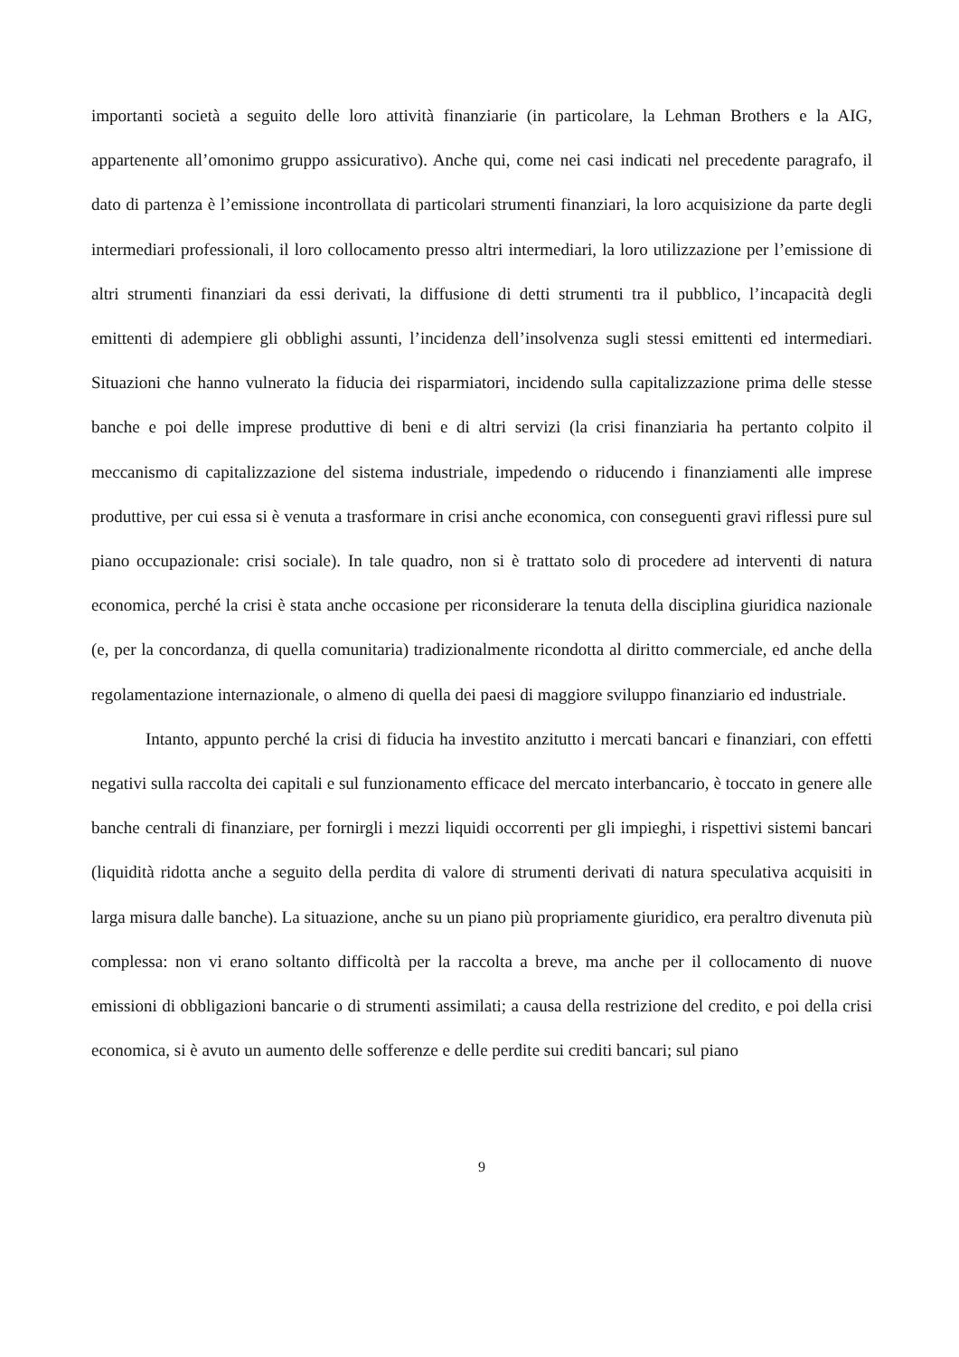importanti società a seguito delle loro attività finanziarie (in particolare, la Lehman Brothers e la AIG, appartenente all’omonimo gruppo assicurativo). Anche qui, come nei casi indicati nel precedente paragrafo, il dato di partenza è l’emissione incontrollata di particolari strumenti finanziari, la loro acquisizione da parte degli intermediari professionali, il loro collocamento presso altri intermediari, la loro utilizzazione per l’emissione di altri strumenti finanziari da essi derivati, la diffusione di detti strumenti tra il pubblico, l’incapacità degli emittenti di adempiere gli obblighi assunti, l’incidenza dell’insolvenza sugli stessi emittenti ed intermediari. Situazioni che hanno vulnerato la fiducia dei risparmiatori, incidendo sulla capitalizzazione prima delle stesse banche e poi delle imprese produttive di beni e di altri servizi (la crisi finanziaria ha pertanto colpito il meccanismo di capitalizzazione del sistema industriale, impedendo o riducendo i finanziamenti alle imprese produttive, per cui essa si è venuta a trasformare in crisi anche economica, con conseguenti gravi riflessi pure sul piano occupazionale: crisi sociale). In tale quadro, non si è trattato solo di procedere ad interventi di natura economica, perché la crisi è stata anche occasione per riconsiderare la tenuta della disciplina giuridica nazionale (e, per la concordanza, di quella comunitaria) tradizionalmente ricondotta al diritto commerciale, ed anche della regolamentazione internazionale, o almeno di quella dei paesi di maggiore sviluppo finanziario ed industriale.
Intanto, appunto perché la crisi di fiducia ha investito anzitutto i mercati bancari e finanziari, con effetti negativi sulla raccolta dei capitali e sul funzionamento efficace del mercato interbancario, è toccato in genere alle banche centrali di finanziare, per fornirgli i mezzi liquidi occorrenti per gli impieghi, i rispettivi sistemi bancari (liquidità ridotta anche a seguito della perdita di valore di strumenti derivati di natura speculativa acquisiti in larga misura dalle banche). La situazione, anche su un piano più propriamente giuridico, era peraltro divenuta più complessa: non vi erano soltanto difficoltà per la raccolta a breve, ma anche per il collocamento di nuove emissioni di obbligazioni bancarie o di strumenti assimilati; a causa della restrizione del credito, e poi della crisi economica, si è avuto un aumento delle sofferenze e delle perdite sui crediti bancari; sul piano
9